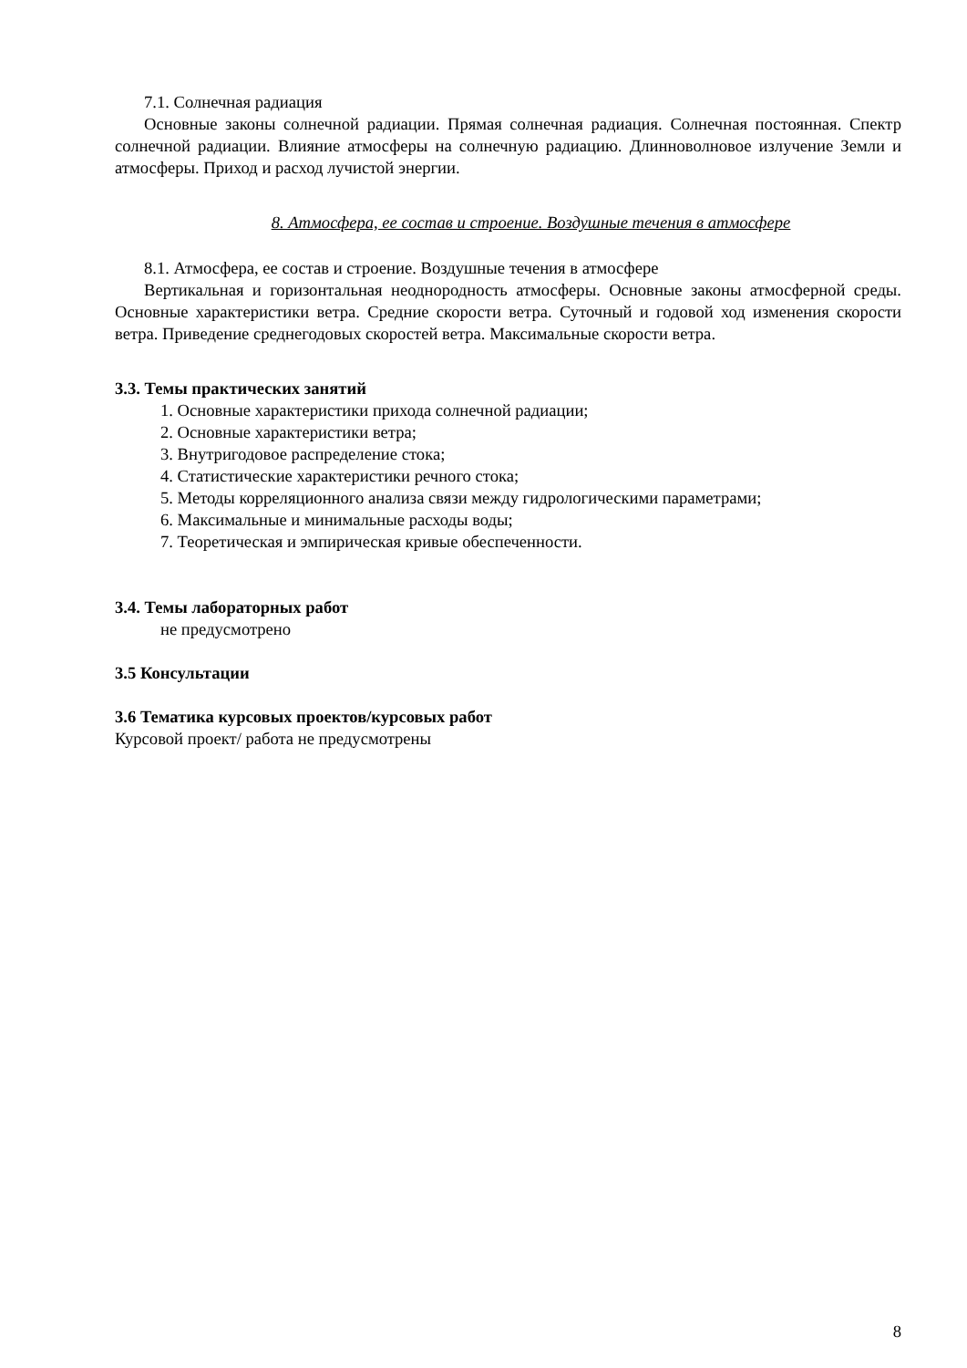7.1. Солнечная радиация
Основные законы солнечной радиации. Прямая солнечная радиация. Солнечная постоянная. Спектр солнечной радиации. Влияние атмосферы на солнечную радиацию. Длинноволновое излучение Земли и атмосферы. Приход и расход лучистой энергии.
8. Атмосфера, ее состав и строение. Воздушные течения в атмосфере
8.1. Атмосфера, ее состав и строение. Воздушные течения в атмосфере
Вертикальная и горизонтальная неоднородность атмосферы. Основные законы атмосферной среды. Основные характеристики ветра. Средние скорости ветра. Суточный и годовой ход изменения скорости ветра. Приведение среднегодовых скоростей ветра. Максимальные скорости ветра.
3.3. Темы практических занятий
1. Основные характеристики прихода солнечной радиации;
2. Основные характеристики ветра;
3. Внутригодовое распределение стока;
4. Статистические характеристики речного стока;
5. Методы корреляционного анализа связи между гидрологическими параметрами;
6. Максимальные и минимальные расходы воды;
7. Теоретическая и эмпирическая кривые обеспеченности.
3.4. Темы лабораторных работ
не предусмотрено
3.5 Консультации
3.6 Тематика курсовых проектов/курсовых работ
Курсовой проект/ работа не предусмотрены
8